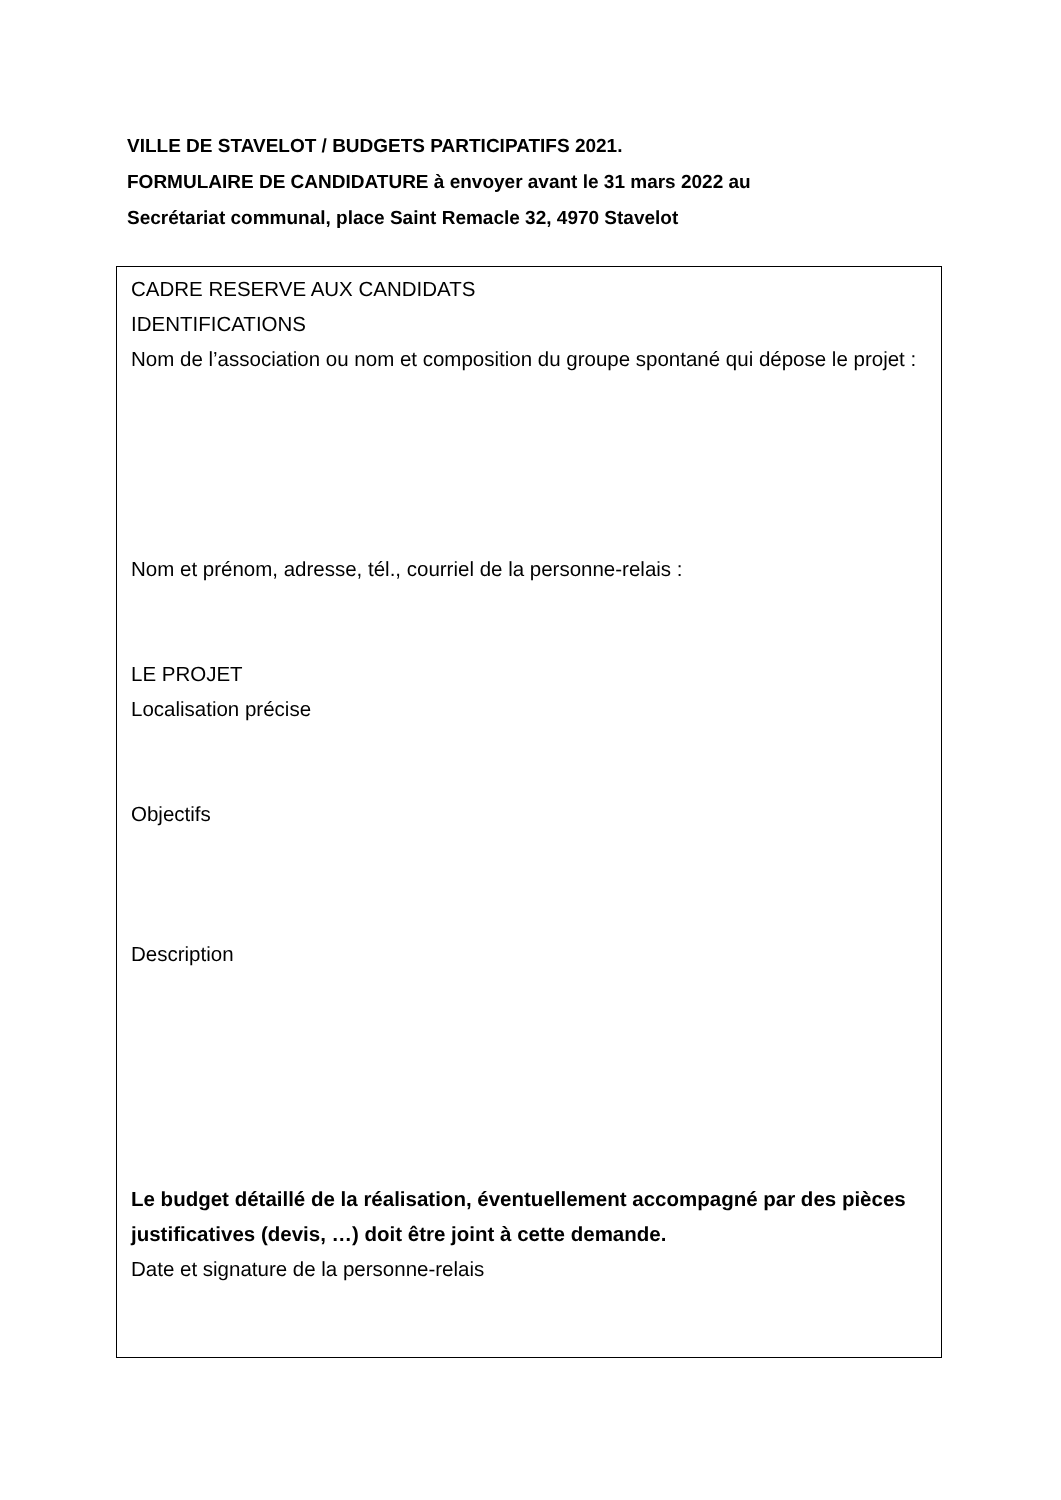VILLE DE STAVELOT / BUDGETS PARTICIPATIFS 2021.
FORMULAIRE DE CANDIDATURE à envoyer avant le 31 mars 2022 au
Secrétariat communal, place Saint Remacle 32, 4970 Stavelot
CADRE RESERVE AUX CANDIDATS
IDENTIFICATIONS
Nom de l’association ou nom et composition du groupe spontané qui dépose le projet :
Nom et prénom, adresse, tél., courriel de la personne-relais :
LE PROJET
Localisation précise
Objectifs
Description
Le budget détaillé de la réalisation, éventuellement accompagné par des pièces justificatives (devis, …) doit être joint à cette demande.
Date et signature de la personne-relais